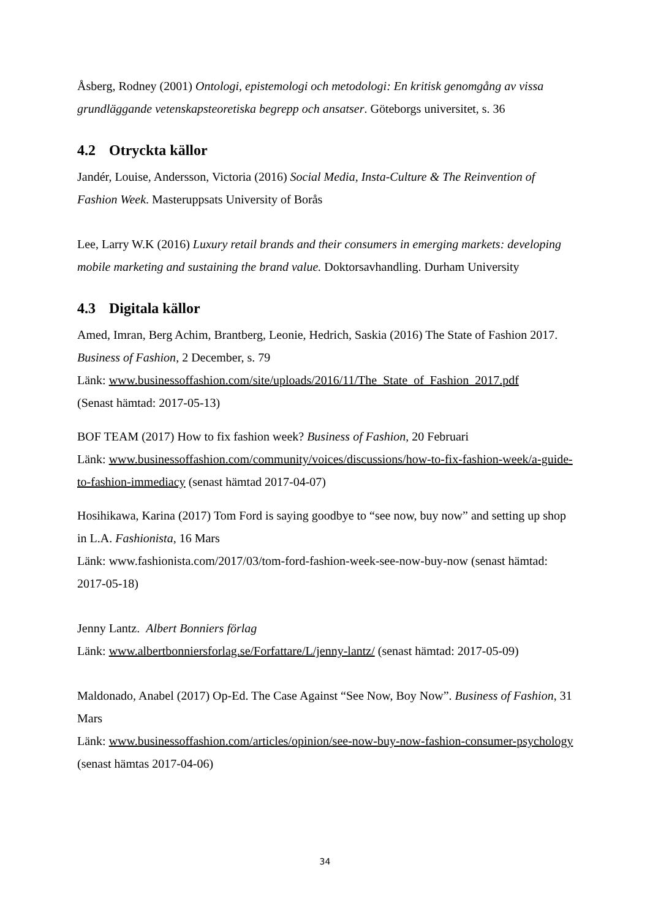Åsberg, Rodney (2001) Ontologi, epistemologi och metodologi: En kritisk genomgång av vissa grundläggande vetenskapsteoretiska begrepp och ansatser. Göteborgs universitet, s. 36
4.2 Otryckta källor
Jandér, Louise, Andersson, Victoria (2016) Social Media, Insta-Culture & The Reinvention of Fashion Week. Masteruppsats University of Borås
Lee, Larry W.K (2016) Luxury retail brands and their consumers in emerging markets: developing mobile marketing and sustaining the brand value. Doktorsavhandling. Durham University
4.3 Digitala källor
Amed, Imran, Berg Achim, Brantberg, Leonie, Hedrich, Saskia (2016) The State of Fashion 2017. Business of Fashion, 2 December, s. 79
Länk: www.businessoffashion.com/site/uploads/2016/11/The_State_of_Fashion_2017.pdf
(Senast hämtad: 2017-05-13)
BOF TEAM (2017) How to fix fashion week? Business of Fashion, 20 Februari
Länk: www.businessoffashion.com/community/voices/discussions/how-to-fix-fashion-week/a-guide-to-fashion-immediacy (senast hämtad 2017-04-07)
Hosihikawa, Karina (2017) Tom Ford is saying goodbye to “see now, buy now” and setting up shop in L.A. Fashionista, 16 Mars
Länk: www.fashionista.com/2017/03/tom-ford-fashion-week-see-now-buy-now (senast hämtad: 2017-05-18)
Jenny Lantz. Albert Bonniers förlag
Länk: www.albertbonniersforlag.se/Forfattare/L/jenny-lantz/ (senast hämtad: 2017-05-09)
Maldonado, Anabel (2017) Op-Ed. The Case Against “See Now, Boy Now”. Business of Fashion, 31 Mars
Länk: www.businessoffashion.com/articles/opinion/see-now-buy-now-fashion-consumer-psychology (senast hämtas 2017-04-06)
34